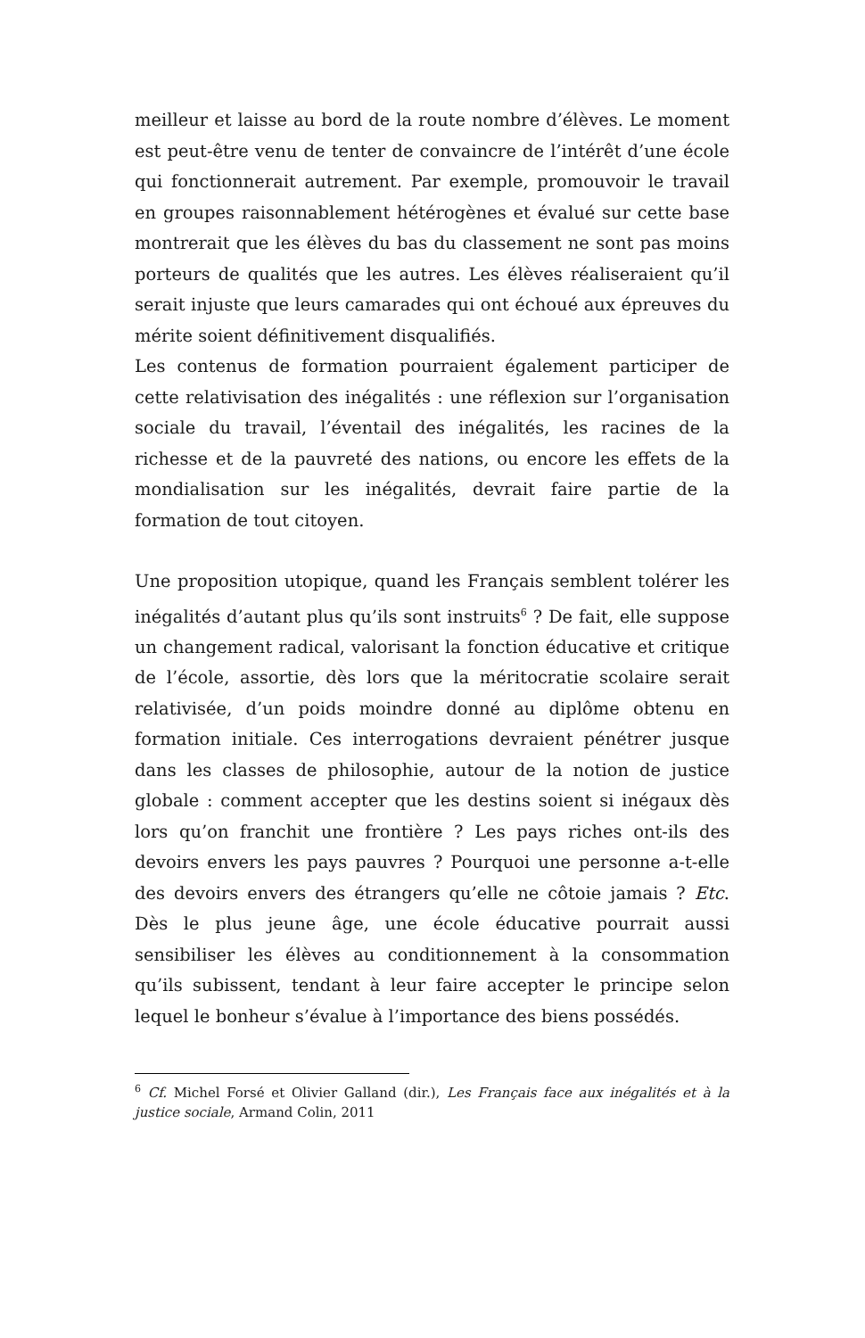meilleur et laisse au bord de la route nombre d’élèves. Le moment est peut-être venu de tenter de convaincre de l’intérêt d’une école qui fonctionnerait autrement. Par exemple, promouvoir le travail en groupes raisonnablement hétérogènes et évalué sur cette base montrerait que les élèves du bas du classement ne sont pas moins porteurs de qualités que les autres. Les élèves réaliseraient qu’il serait injuste que leurs camarades qui ont échoué aux épreuves du mérite soient définitivement disqualifiés.
Les contenus de formation pourraient également participer de cette relativisation des inégalités : une réflexion sur l’organisation sociale du travail, l’éventail des inégalités, les racines de la richesse et de la pauvreté des nations, ou encore les effets de la mondialisation sur les inégalités, devrait faire partie de la formation de tout citoyen.
Une proposition utopique, quand les Français semblent tolérer les inégalités d’autant plus qu’ils sont instruits<sup>6</sup> ? De fait, elle suppose un changement radical, valorisant la fonction éducative et critique de l’école, assortie, dès lors que la méritocratie scolaire serait relativisée, d’un poids moindre donné au diplôme obtenu en formation initiale. Ces interrogations devraient pénétrer jusque dans les classes de philosophie, autour de la notion de justice globale : comment accepter que les destins soient si inégaux dès lors qu’on franchit une frontière ? Les pays riches ont-ils des devoirs envers les pays pauvres ? Pourquoi une personne a-t-elle des devoirs envers des étrangers qu’elle ne côtoie jamais ? Etc. Dès le plus jeune âge, une école éducative pourrait aussi sensibiliser les élèves au conditionnement à la consommation qu’ils subissent, tendant à leur faire accepter le principe selon lequel le bonheur s’évalue à l’importance des biens possédés.
<sup>6</sup> Cf. Michel Forsé et Olivier Galland (dir.), Les Français face aux inégalités et à la justice sociale, Armand Colin, 2011